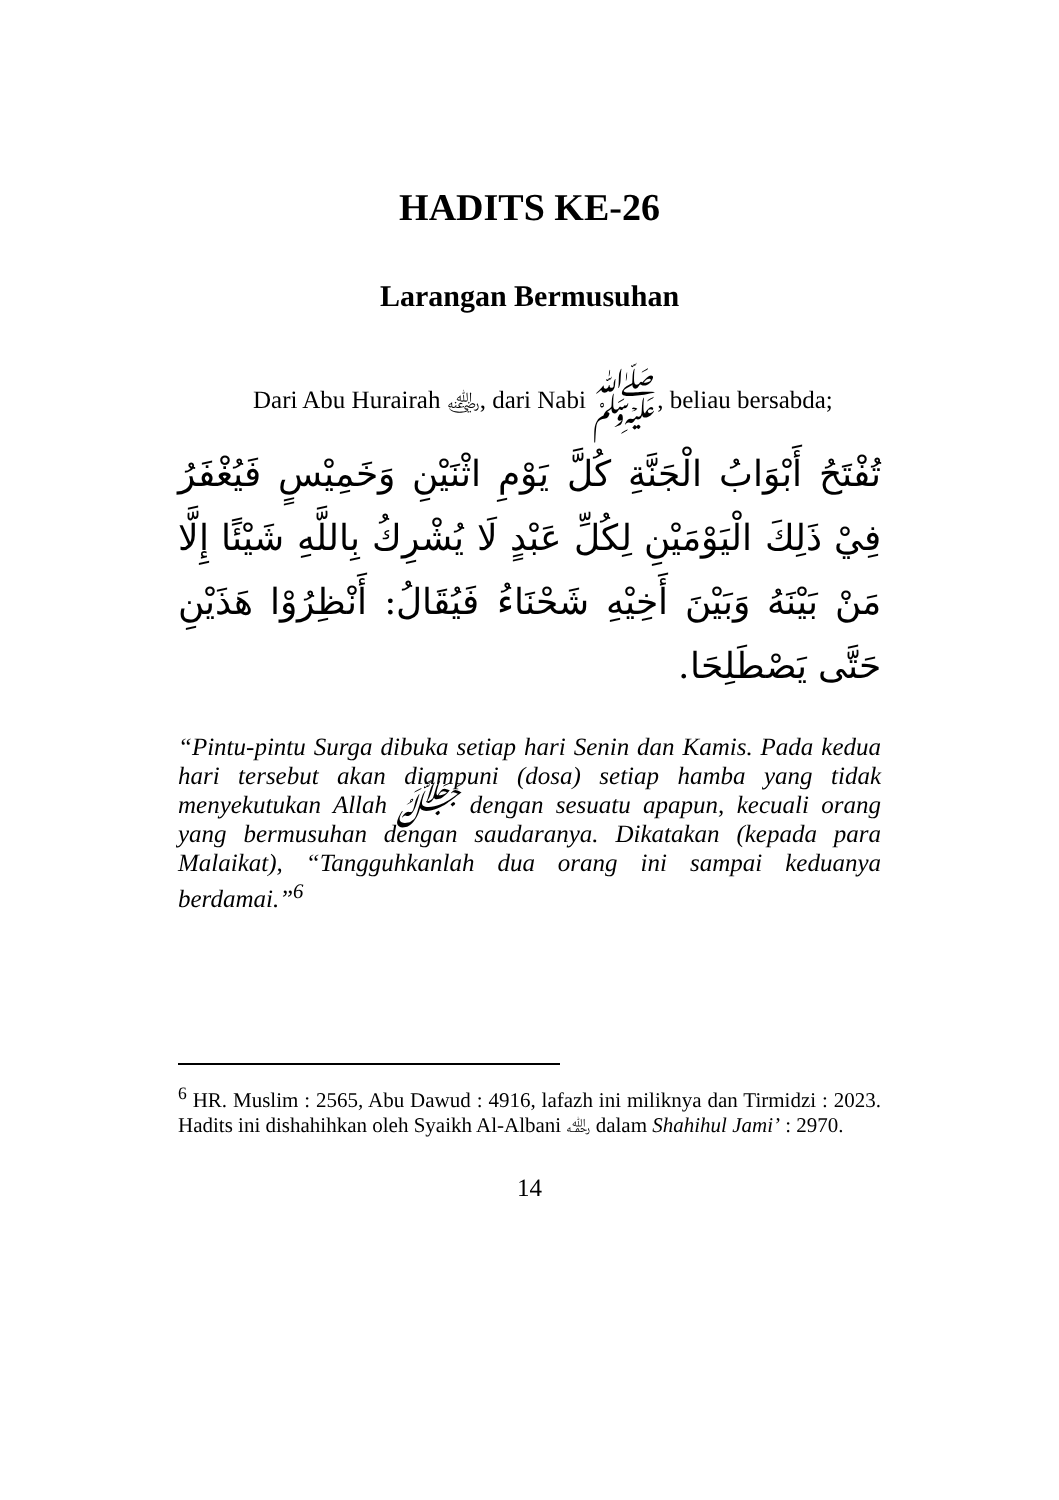HADITS KE-26
Larangan Bermusuhan
Dari Abu Hurairah ﵁, dari Nabi ﷺ, beliau bersabda;
تُفْتَحُ أَبْوَابُ الْجَنَّةِ كُلَّ يَوْمِ اثْنَيْنِ وَخَمِيْسٍ فَيُغْفَرُ فِيْ ذَلِكَ الْيَوْمَيْنِ لِكُلِّ عَبْدٍ لَا يُشْرِكُ بِاللَّهِ شَيْئًا إِلَّا مَنْ بَيْنَهُ وَبَيْنَ أَخِيْهِ شَحْنَاءُ فَيُقَالُ: أَنْظِرُوْا هَذَيْنِ حَتَّى يَصْطَلِحَا.
“Pintu-pintu Surga dibuka setiap hari Senin dan Kamis. Pada kedua hari tersebut akan diampuni (dosa) setiap hamba yang tidak menyekutukan Allah ﷻ dengan sesuatu apapun, kecuali orang yang bermusuhan dengan saudaranya. Dikatakan (kepada para Malaikat), “Tangguhkanlah dua orang ini sampai keduanya berdamai.”<sup>6</sup>
<sup>6</sup> HR. Muslim : 2565, Abu Dawud : 4916, lafazh ini miliknya dan Tirmidzi : 2023. Hadits ini dishahihkan oleh Syaikh Al-Albani ﵀ dalam Shahihul Jami’ : 2970.
14